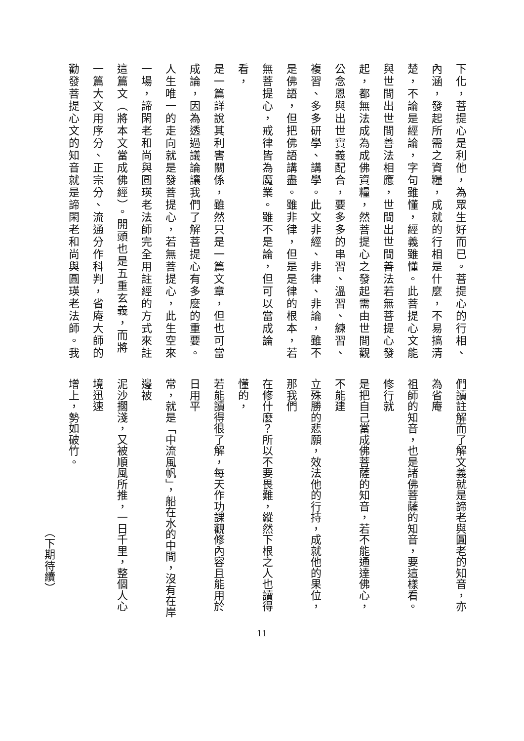下化，菩提心是利他，為眾生好而已。菩提心的行相、
內涵，發起所需之資糧，成就的行相是什麼，不易搞清
楚，不論是經論，字句雖懂，經義雖懂。此菩提心文能
與世間出世間善法相應，世間出世間善法若無菩提心發
起，都無法成為成佛資糧，然菩提心之發起需由世間觀
公念恩與出世實義配合，要多多的串習、溫習、練習、
複習、多多研學、講學。此文非經、非律、非論，雖不
是佛語，但把佛語講盡。雖非律，但是是律的根本，若
無菩提心，戒律皆為魔業。雖不是論，但可以當成論看，
是一篇詳說其利害關係，雖然只是一篇文章，但也可當
成論，因為透過議論讓我們了解菩提心有多麼的重要。
人生唯一的走向就是發菩提心，若無菩提心，此生空來
一場，諦閑老和尚與圓瑛老法師完全用註經的方式來註
這篇文（將本文當成佛經）。開頭也是五重玄義，而將
一篇大文用序分、正宗分、流通分作科判，省庵大師的
勸發菩提心文的知音就是諦閑老和尚與圓瑛老法師。我
們讀註解而了解文義就是諦老與圓老的知音，亦為省庵
祖師的知音，也是諸佛菩薩的知音，要這樣看。修行就
是把自己當成佛菩薩的知音，若不能通達佛心，不能建
立殊勝的悲願，效法他的行持，成就他的果位，那我們
在修什麼？所以不要畏難，縱然下根之人也讀得懂的，
若能讀得很了解，每天作功課觀修內容且能用於日用平
常，就是「中流風帆」，船在水的中間，沒有在岸邊被
泥沙擱淺，又被順風所推，一日千里，整個人心境迅速
增上，勢如破竹。
（下期待續）
11